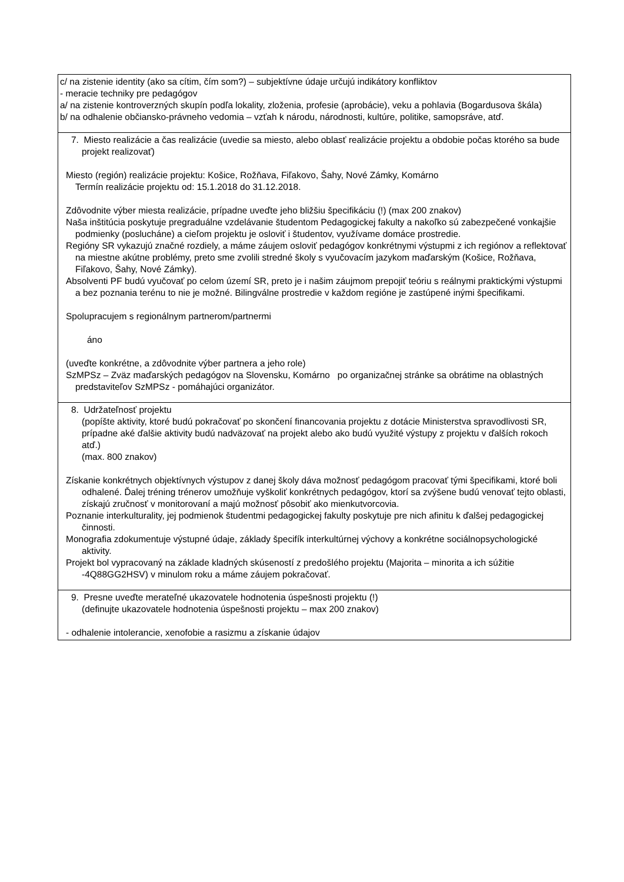| c/ na zistenie identity (ako sa cítim, čím som?) – subjektívne údaje určujú indikátory konfliktov - meracie techniky pre pedagógov a/ na zistenie kontroverzných skupín podľa lokality, zloženia, profesie (aprobácie), veku a pohlavia (Bogardusova škála) b/ na odhalenie občiansko-právneho vedomia – vzťah k národu, národnosti, kultúre, politike, samopsráve, atď. |
| 7. Miesto realizácie a čas realizácie (uvedie sa miesto, alebo oblasť realizácie projektu a obdobie počas ktorého sa bude projekt realizovať) Miesto (región) realizácie projektu: Košice, Rožňava, Fiľakovo, Šahy, Nové Zámky, Komárno Termín realizácie projektu od: 15.1.2018 do 31.12.2018. Zdôvodnite výber miesta realizácie, prípadne uveďte jeho bližšiu špecifikáciu (!) (max 200 znakov) Naša inštitúcia poskytuje pregraduálne vzdelávanie študentom Pedagogickej fakulty a nakoľko sú zabezpečené vonkajšie podmienky (poslucháne) a cieľom projektu je osloviť i študentov, využívame domáce prostredie. Regióny SR vykazujú značné rozdiely, a máme záujem osloviť pedagógov konkrétnymi výstupmi z ich regiónov a reflektovať na miestne akútne problémy, preto sme zvolili stredné školy s vyučovacím jazykom maďarským (Košice, Rožňava, Fiľakovo, Šahy, Nové Zámky). Absolventi PF budú vyučovať po celom území SR, preto je i našim záujmom prepojiť teóriu s reálnymi praktickými výstupmi a bez poznania terénu to nie je možné. Bilingválne prostredie v každom regióne je zastúpené inými špecifikami. Spolupracujem s regionálnym partnerom/partnermi áno (uveďte konkrétne, a zdôvodnite výber partnera a jeho role) SzMPSz – Zväz maďarských pedagógov na Slovensku, Komárno po organizačnej stránke sa obrátime na oblastných predstaviteľov SzMPSz - pomáhajúci organizátor. |
| 8. Udržateľnosť projektu (popíšte aktivity, ktoré budú pokračovať po skončení financovania projektu z dotácie Ministerstva spravodlivosti SR, prípadne aké ďalšie aktivity budú nadväzovať na projekt alebo ako budú využité výstupy z projektu v ďalších rokoch atď.) (max. 800 znakov) Získanie konkrétnych objektívnych výstupov z danej školy dáva možnosť pedagógom pracovať tými špecifikami, ktoré boli odhalené. Ďalej tréning trénerov umožňuje vyškoliť konkrétnych pedagógov, ktorí sa zvýšene budú venovať tejto oblasti, získajú zručnosť v monitorovaní a majú možnosť pôsobiť ako mienkutvorcovia. Poznanie interkulturality, jej podmienok študentmi pedagogickej fakulty poskytuje pre nich afinitu k ďalšej pedagogickej činnosti. Monografia zdokumentuje výstupné údaje, základy špecifík interkultúrnej výchovy a konkrétne sociálnopsychologické aktivity. Projekt bol vypracovaný na základe kladných skúseností z predošlého projektu (Majorita – minorita a ich súžitie -4Q88GG2HSV) v minulom roku a máme záujem pokračovať. |
| 9. Presne uveďte merateľné ukazovatele hodnotenia úspešnosti projektu (!) (definujte ukazovatele hodnotenia úspešnosti projektu – max 200 znakov) - odhalenie intolerancie, xenofobie a rasizmu a získanie údajov |